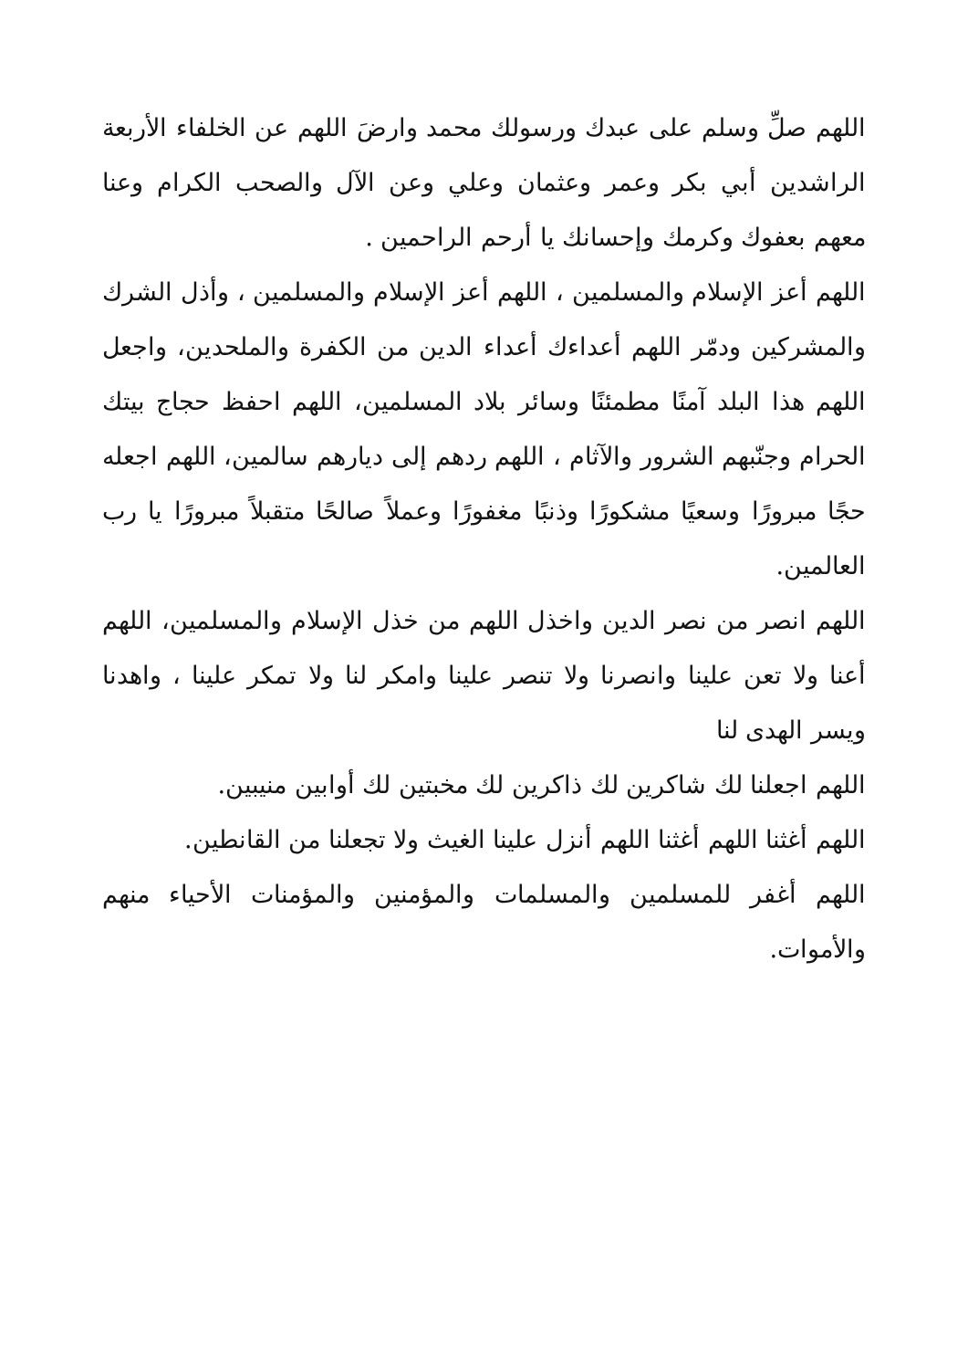اللهم صلِّ وسلم على عبدك ورسولك محمد وارضَ اللهم عن الخلفاء الأربعة الراشدين أبي بكر وعمر وعثمان وعلي وعن الآل والصحب الكرام وعنا معهم بعفوك وكرمك وإحسانك يا أرحم الراحمين .
اللهم أعز الإسلام والمسلمين ، اللهم أعز الإسلام والمسلمين ، وأذل الشرك والمشركين ودمّر اللهم أعداءك أعداء الدين من الكفرة والملحدين، واجعل اللهم هذا البلد آمنًا مطمئنًا وسائر بلاد المسلمين، اللهم احفظ حجاج بيتك الحرام وجنّبهم الشرور والآثام ، اللهم ردهم إلى ديارهم سالمين، اللهم اجعله حجًا مبرورًا وسعيًا مشكورًا وذنبًا مغفورًا وعملاً صالحًا متقبلاً مبرورًا يا رب العالمين.
اللهم انصر من نصر الدين واخذل اللهم من خذل الإسلام والمسلمين، اللهم أعنا ولا تعن علينا وانصرنا ولا تنصر علينا وامكر لنا ولا تمكر علينا ، واهدنا ويسر الهدى لنا
اللهم اجعلنا لك شاكرين لك ذاكرين لك مخبتين لك أوابين منيبين.
اللهم أغثنا اللهم أغثنا اللهم أنزل علينا الغيث ولا تجعلنا من القانطين.
اللهم أغفر للمسلمين والمسلمات والمؤمنين والمؤمنات الأحياء منهم والأموات.